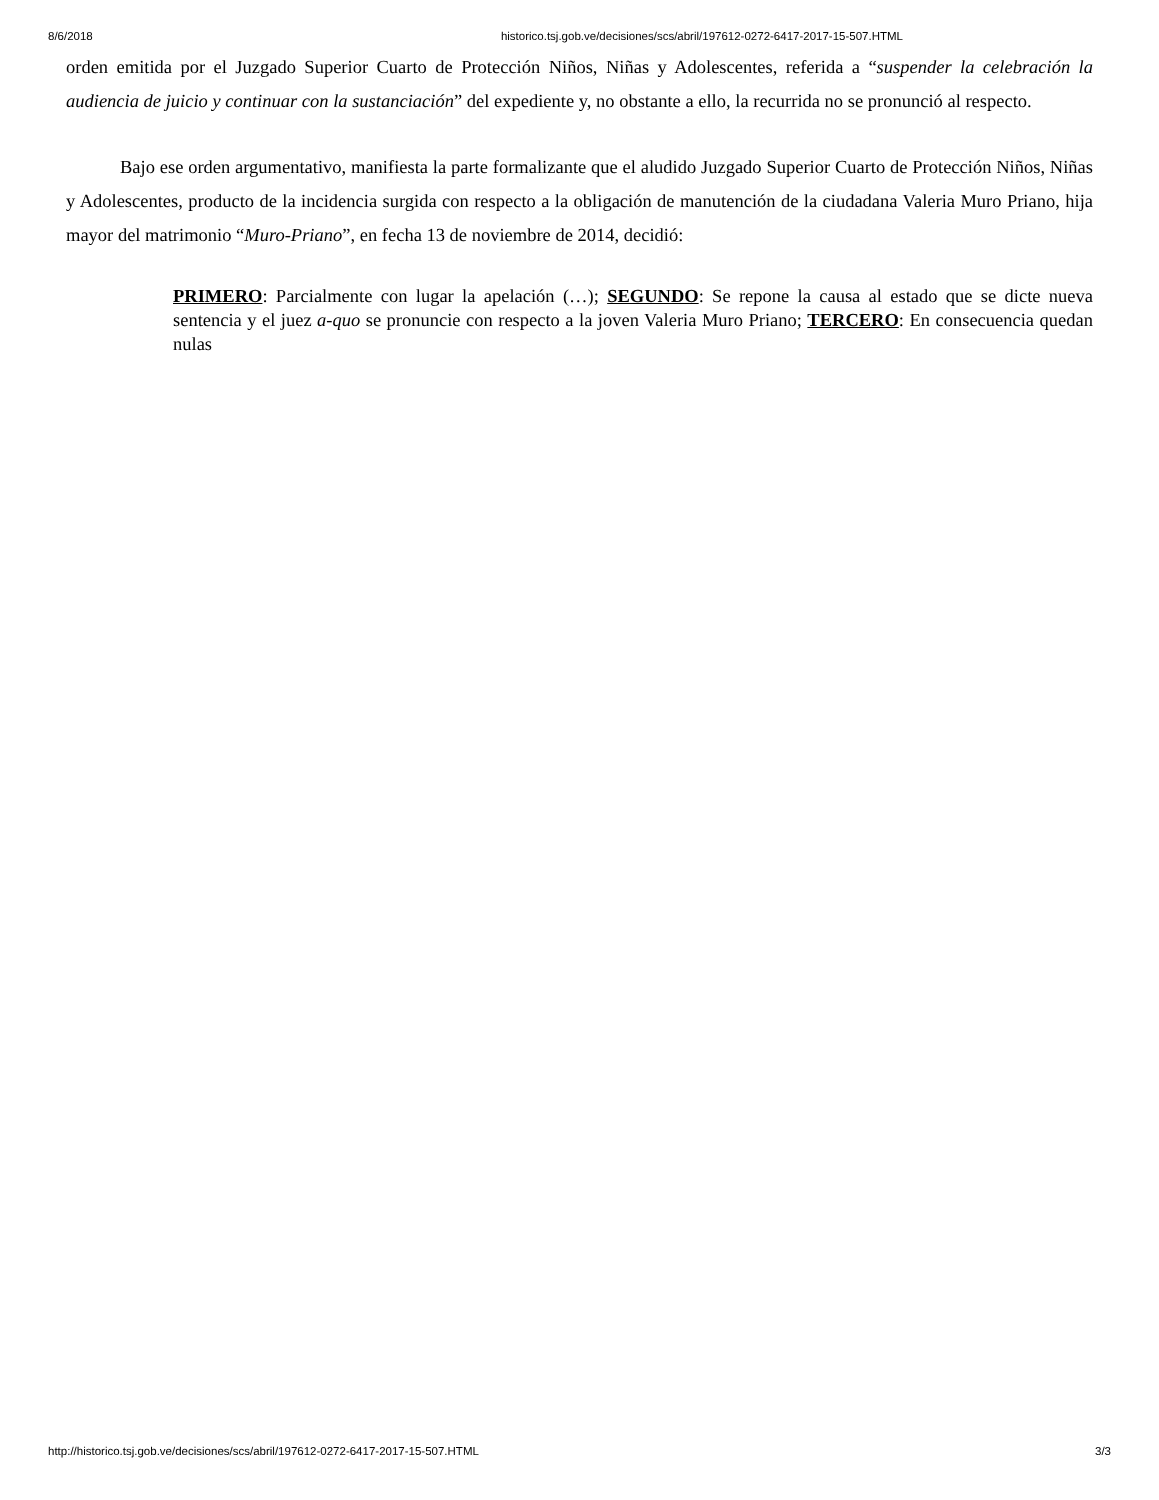8/6/2018 historico.tsj.gob.ve/decisiones/scs/abril/197612-0272-6417-2017-15-507.HTML
orden emitida por el Juzgado Superior Cuarto de Protección Niños, Niñas y Adolescentes, referida a “suspender la celebración la audiencia de juicio y continuar con la sustanciación” del expediente y, no obstante a ello, la recurrida no se pronunció al respecto.
Bajo ese orden argumentativo, manifiesta la parte formalizante que el aludido Juzgado Superior Cuarto de Protección Niños, Niñas y Adolescentes, producto de la incidencia surgida con respecto a la obligación de manutención de la ciudadana Valeria Muro Priano, hija mayor del matrimonio “Muro-Priano”, en fecha 13 de noviembre de 2014, decidió:
PRIMERO: Parcialmente con lugar la apelación (…); SEGUNDO: Se repone la causa al estado que se dicte nueva sentencia y el juez a-quo se pronuncie con respecto a la joven Valeria Muro Priano; TERCERO: En consecuencia quedan nulas
http://historico.tsj.gob.ve/decisiones/scs/abril/197612-0272-6417-2017-15-507.HTML 3/3